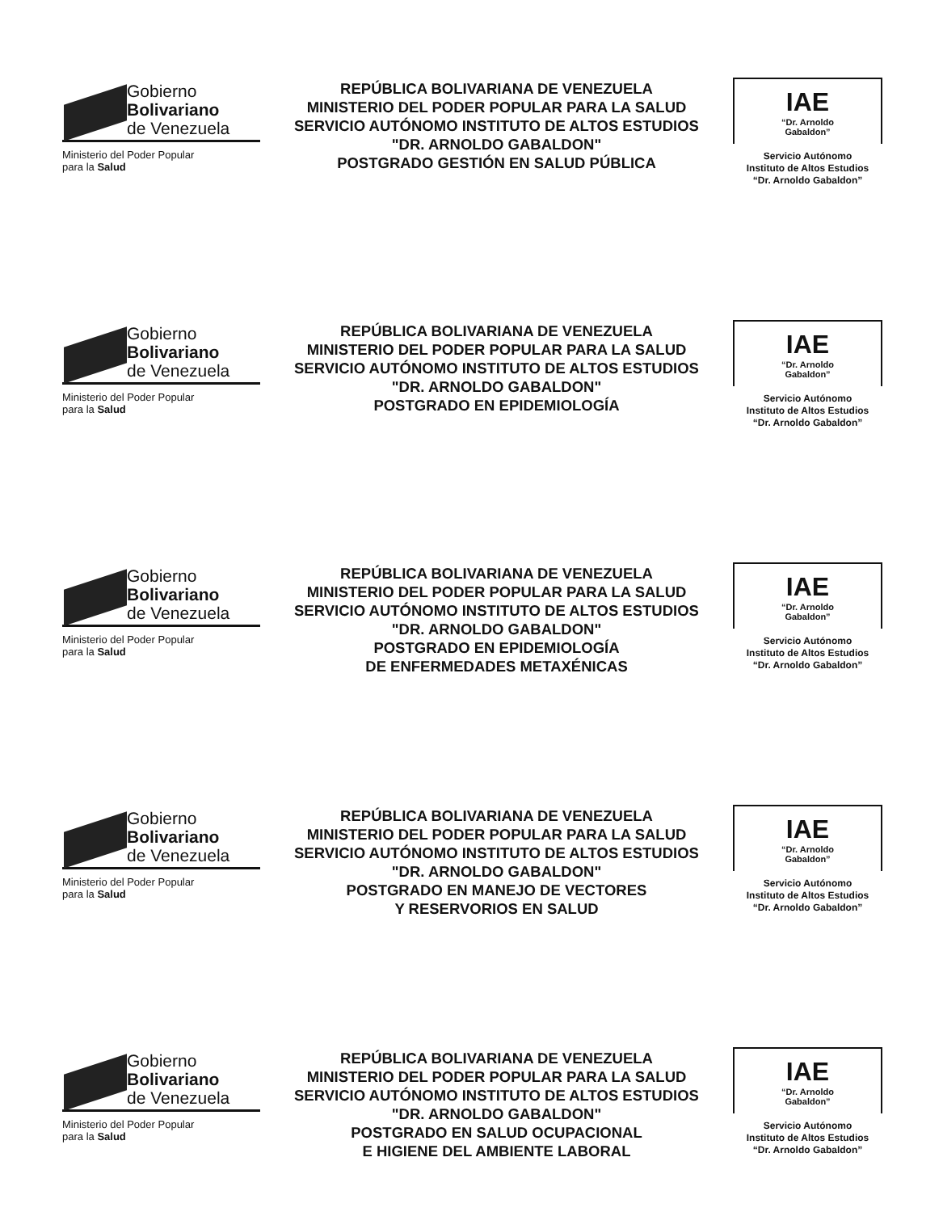Gobierno
Bolivariano
de Venezuela
Ministerio del Poder Popular
para la Salud
REPÚBLICA BOLIVARIANA DE VENEZUELA
MINISTERIO DEL PODER POPULAR PARA LA SALUD
SERVICIO AUTÓNOMO INSTITUTO DE ALTOS ESTUDIOS
"DR. ARNOLDO GABALDON"
POSTGRADO GESTIÓN EN SALUD PÚBLICA
IAE
“Dr. Arnoldo
Gabaldon”
Servicio Autónomo
Instituto de Altos Estudios
“Dr. Arnoldo Gabaldon”
Gobierno
Bolivariano
de Venezuela
Ministerio del Poder Popular
para la Salud
REPÚBLICA BOLIVARIANA DE VENEZUELA
MINISTERIO DEL PODER POPULAR PARA LA SALUD
SERVICIO AUTÓNOMO INSTITUTO DE ALTOS ESTUDIOS
"DR. ARNOLDO GABALDON"
POSTGRADO EN EPIDEMIOLOGÍA
IAE
“Dr. Arnoldo
Gabaldon”
Servicio Autónomo
Instituto de Altos Estudios
“Dr. Arnoldo Gabaldon”
Gobierno
Bolivariano
de Venezuela
Ministerio del Poder Popular
para la Salud
REPÚBLICA BOLIVARIANA DE VENEZUELA
MINISTERIO DEL PODER POPULAR PARA LA SALUD
SERVICIO AUTÓNOMO INSTITUTO DE ALTOS ESTUDIOS
"DR. ARNOLDO GABALDON"
POSTGRADO EN EPIDEMIOLOGÍA
DE ENFERMEDADES METAXÉNICAS
IAE
“Dr. Arnoldo
Gabaldon”
Servicio Autónomo
Instituto de Altos Estudios
“Dr. Arnoldo Gabaldon”
Gobierno
Bolivariano
de Venezuela
Ministerio del Poder Popular
para la Salud
REPÚBLICA BOLIVARIANA DE VENEZUELA
MINISTERIO DEL PODER POPULAR PARA LA SALUD
SERVICIO AUTÓNOMO INSTITUTO DE ALTOS ESTUDIOS
"DR. ARNOLDO GABALDON"
POSTGRADO EN MANEJO DE VECTORES
Y RESERVORIOS EN SALUD
IAE
“Dr. Arnoldo
Gabaldon”
Servicio Autónomo
Instituto de Altos Estudios
“Dr. Arnoldo Gabaldon”
Gobierno
Bolivariano
de Venezuela
Ministerio del Poder Popular
para la Salud
REPÚBLICA BOLIVARIANA DE VENEZUELA
MINISTERIO DEL PODER POPULAR PARA LA SALUD
SERVICIO AUTÓNOMO INSTITUTO DE ALTOS ESTUDIOS
"DR. ARNOLDO GABALDON"
POSTGRADO EN SALUD OCUPACIONAL
E HIGIENE DEL AMBIENTE LABORAL
IAE
“Dr. Arnoldo
Gabaldon”
Servicio Autónomo
Instituto de Altos Estudios
“Dr. Arnoldo Gabaldon”